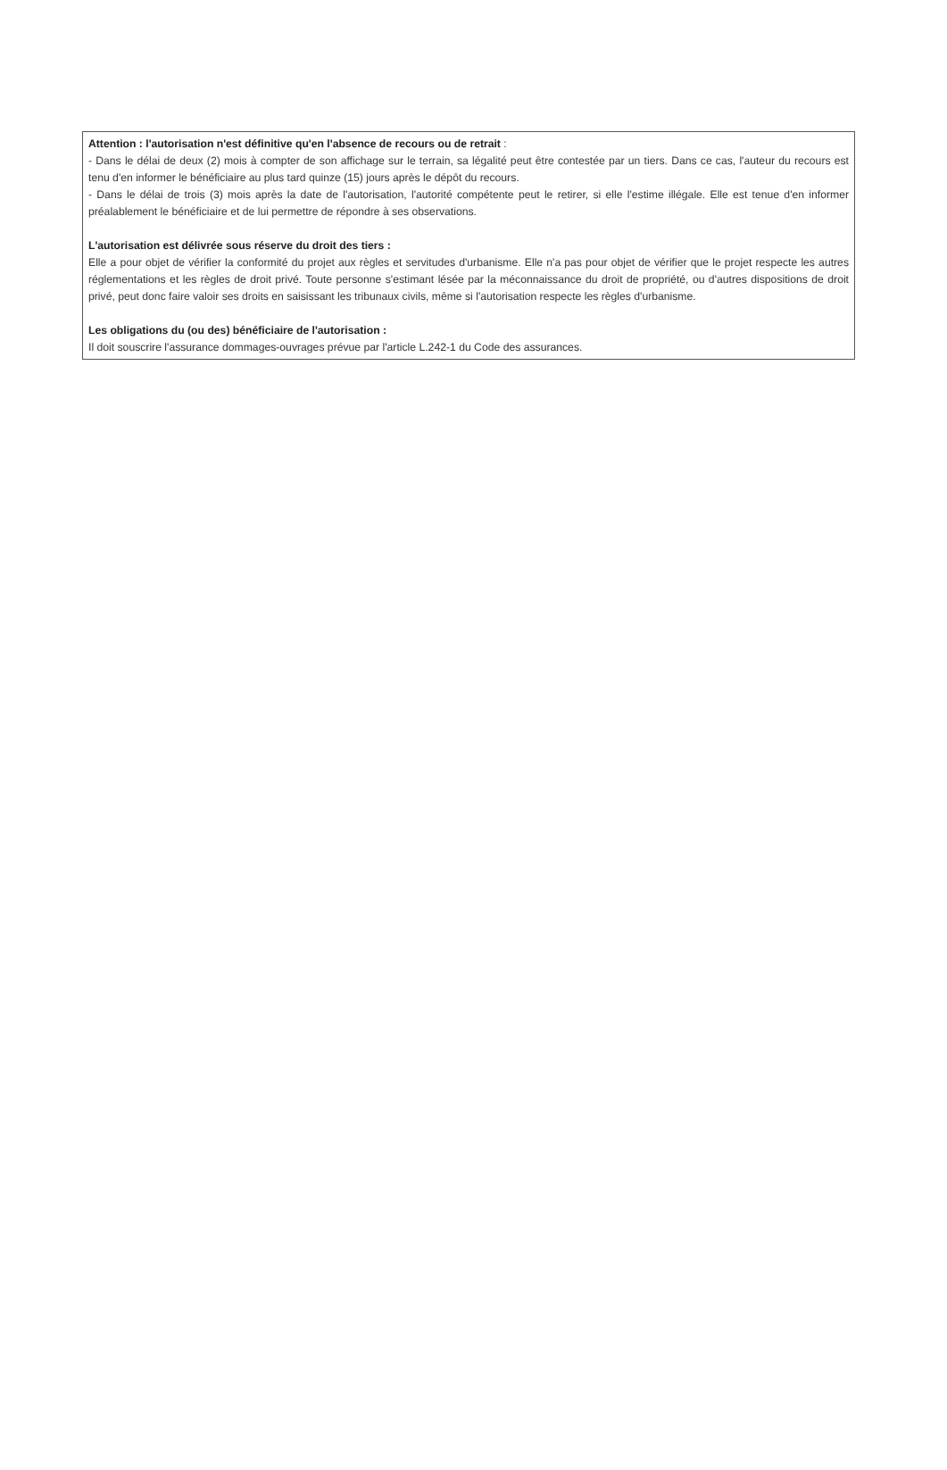Attention : l'autorisation n'est définitive qu'en l'absence de recours ou de retrait :
- Dans le délai de deux (2) mois à compter de son affichage sur le terrain, sa légalité peut être contestée par un tiers. Dans ce cas, l'auteur du recours est tenu d'en informer le bénéficiaire au plus tard quinze (15) jours après le dépôt du recours.
- Dans le délai de trois (3) mois après la date de l'autorisation, l'autorité compétente peut le retirer, si elle l'estime illégale. Elle est tenue d'en informer préalablement le bénéficiaire et de lui permettre de répondre à ses observations.
L'autorisation est délivrée sous réserve du droit des tiers :
Elle a pour objet de vérifier la conformité du projet aux règles et servitudes d'urbanisme. Elle n'a pas pour objet de vérifier que le projet respecte les autres réglementations et les règles de droit privé. Toute personne s'estimant lésée par la méconnaissance du droit de propriété, ou d'autres dispositions de droit privé, peut donc faire valoir ses droits en saisissant les tribunaux civils, même si l'autorisation respecte les règles d'urbanisme.
Les obligations du (ou des) bénéficiaire de l'autorisation :
Il doit souscrire l'assurance dommages-ouvrages prévue par l'article L.242-1 du Code des assurances.